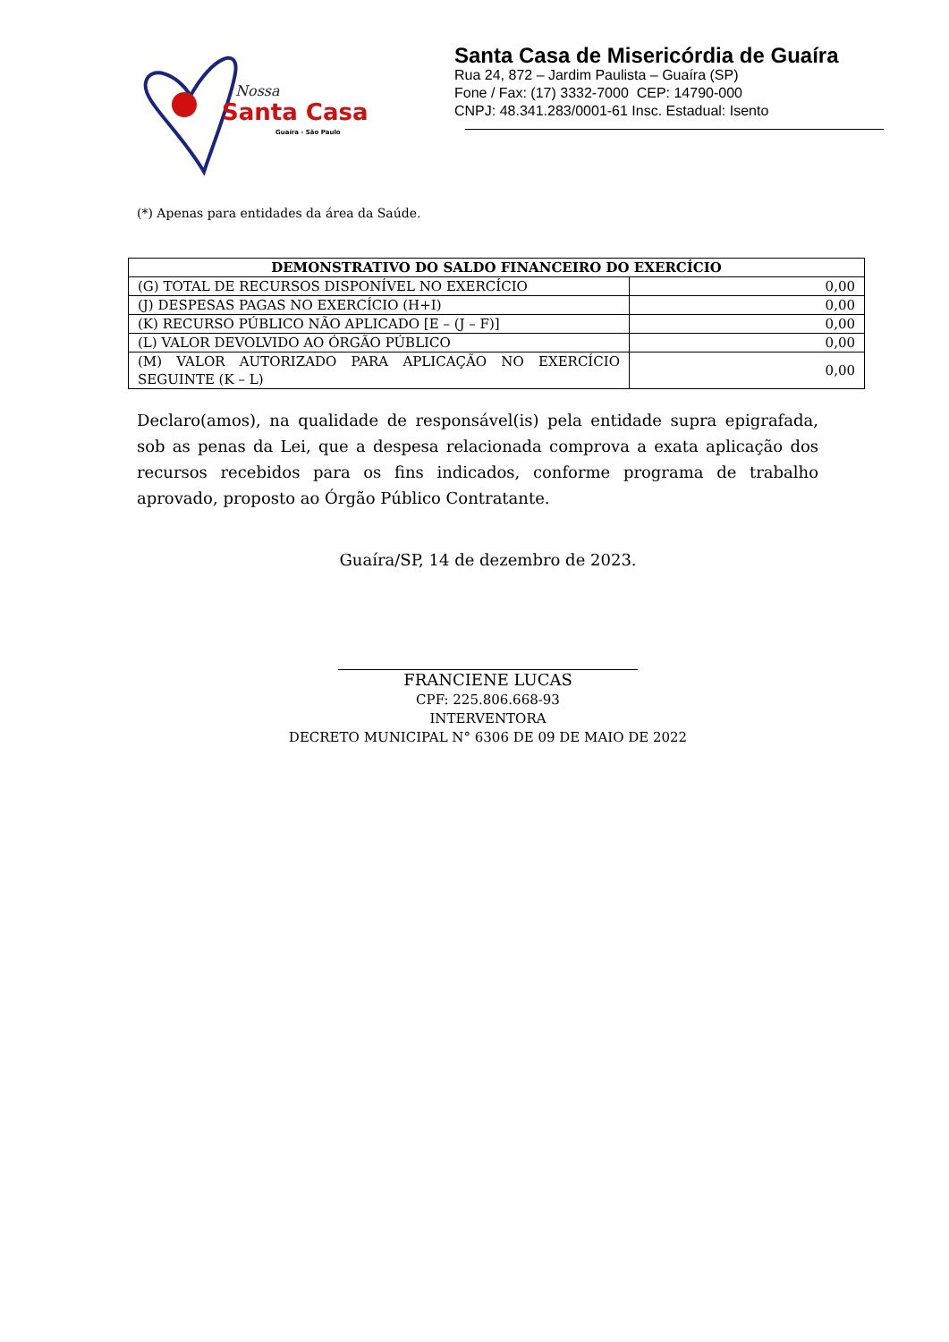Nossa
Santa Casa
Guaíra - São Paulo
Santa Casa de Misericórdia de Guaíra
Rua 24, 872 – Jardim Paulista – Guaíra (SP)
Fone / Fax: (17) 3332-7000 CEP: 14790-000
CNPJ: 48.341.283/0001-61 Insc. Estadual: Isento
(*) Apenas para entidades da área da Saúde.
| DEMONSTRATIVO DO SALDO FINANCEIRO DO EXERCÍCIO | |
| --- | --- |
| (G) TOTAL DE RECURSOS DISPONÍVEL NO EXERCÍCIO | 0,00 |
| (J) DESPESAS PAGAS NO EXERCÍCIO (H+I) | 0,00 |
| (K) RECURSO PÚBLICO NÃO APLICADO [E – (J – F)] | 0,00 |
| (L) VALOR DEVOLVIDO AO ÓRGÃO PÚBLICO | 0,00 |
| (M) VALOR AUTORIZADO PARA APLICAÇÃO NO EXERCÍCIO SEGUINTE (K – L) | 0,00 |
Declaro(amos), na qualidade de responsável(is) pela entidade supra epigrafada, sob as penas da Lei, que a despesa relacionada comprova a exata aplicação dos recursos recebidos para os fins indicados, conforme programa de trabalho aprovado, proposto ao Órgão Público Contratante.
Guaíra/SP, 14 de dezembro de 2023.
FRANCIENE LUCAS
CPF: 225.806.668-93
INTERVENTORA
DECRETO MUNICIPAL N° 6306 DE 09 DE MAIO DE 2022